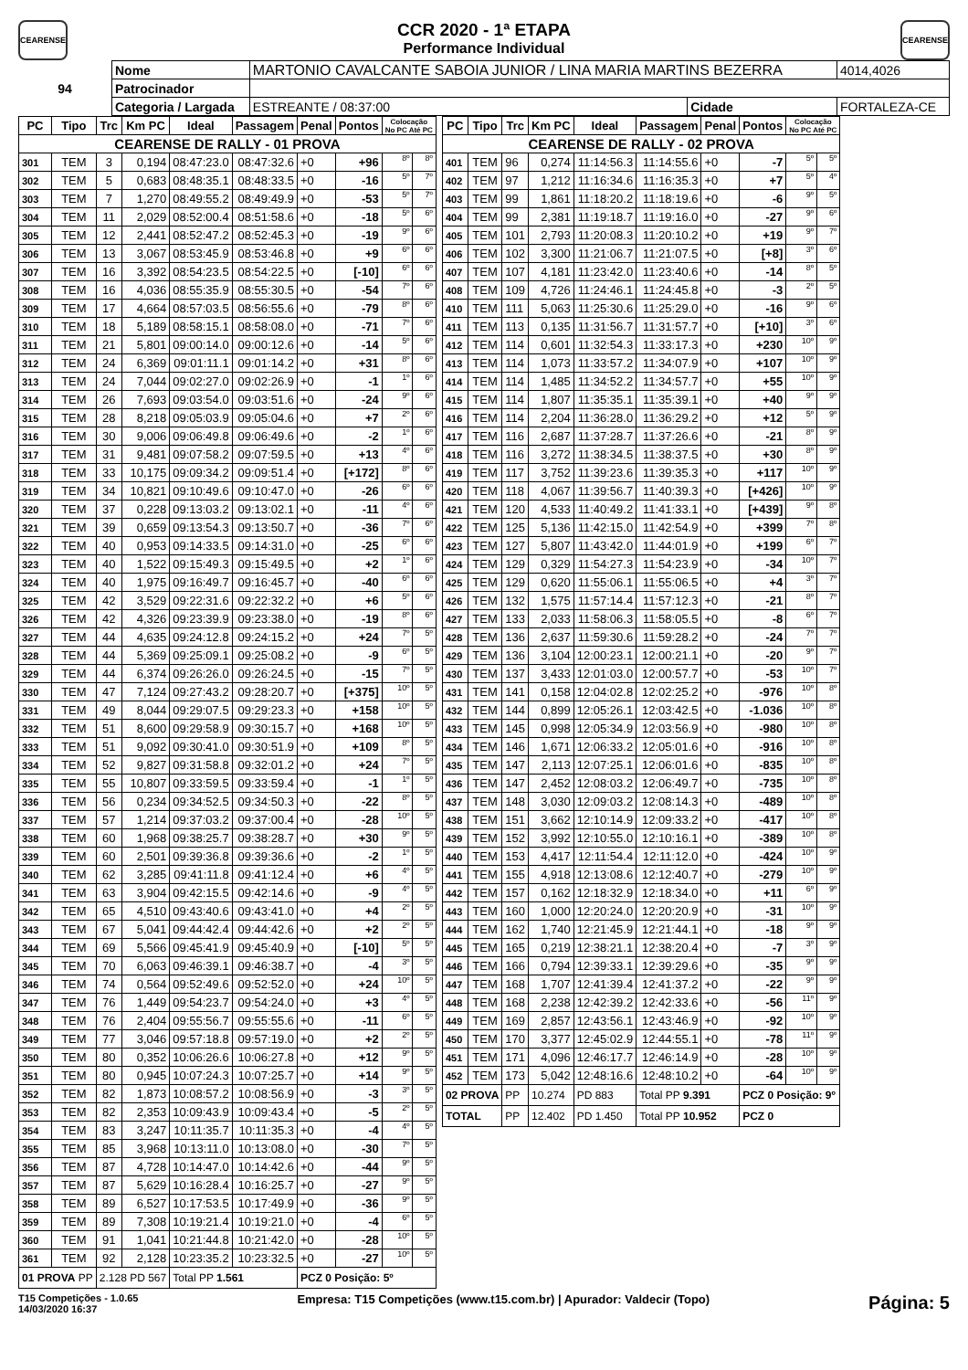CEARENSE
CCR 2020 - 1ª ETAPA
Performance Individual
CEARENSE
| 94 | Nome | MARTONIO CAVALCANTE SABOIA JUNIOR / LINA MARIA MARTINS BEZERRA | | | 4014,4026 |
| | Patrocinador | | | | |
| | Categoria / Largada | ESTREANTE / 08:37:00 | Cidade | FORTALEZA-CE | |
| PC | Tipo | Trc | Km PC | Ideal | Passagem | Penal | Pontos | Colocação No PC Até PC | |
| --- | --- | --- | --- | --- | --- | --- | --- | --- | --- |
| CEARENSE DE RALLY - 01 PROVA | | | | | | | | | |
| 301 | TEM | 3 | 0,194 | 08:47:23.0 | 08:47:32.6 | +0 | +96 | 8º | 8º |
| 302 | TEM | 5 | 0,683 | 08:48:35.1 | 08:48:33.5 | +0 | -16 | 5º | 7º |
| 303 | TEM | 7 | 1,270 | 08:49:55.2 | 08:49:49.9 | +0 | -53 | 5º | 7º |
| 304 | TEM | 11 | 2,029 | 08:52:00.4 | 08:51:58.6 | +0 | -18 | 5º | 6º |
| 305 | TEM | 12 | 2,441 | 08:52:47.2 | 08:52:45.3 | +0 | -19 | 9º | 6º |
| 306 | TEM | 13 | 3,067 | 08:53:45.9 | 08:53:46.8 | +0 | +9 | 6º | 6º |
| 307 | TEM | 16 | 3,392 | 08:54:23.5 | 08:54:22.5 | +0 | [-10] | 6º | 6º |
| 308 | TEM | 16 | 4,036 | 08:55:35.9 | 08:55:30.5 | +0 | -54 | 7º | 6º |
| 309 | TEM | 17 | 4,664 | 08:57:03.5 | 08:56:55.6 | +0 | -79 | 8º | 6º |
| 310 | TEM | 18 | 5,189 | 08:58:15.1 | 08:58:08.0 | +0 | -71 | 7º | 6º |
| 311 | TEM | 21 | 5,801 | 09:00:14.0 | 09:00:12.6 | +0 | -14 | 5º | 6º |
| 312 | TEM | 24 | 6,369 | 09:01:11.1 | 09:01:14.2 | +0 | +31 | 8º | 6º |
| 313 | TEM | 24 | 7,044 | 09:02:27.0 | 09:02:26.9 | +0 | -1 | 1º | 6º |
| 314 | TEM | 26 | 7,693 | 09:03:54.0 | 09:03:51.6 | +0 | -24 | 9º | 6º |
| 315 | TEM | 28 | 8,218 | 09:05:03.9 | 09:05:04.6 | +0 | +7 | 2º | 6º |
| 316 | TEM | 30 | 9,006 | 09:06:49.8 | 09:06:49.6 | +0 | -2 | 1º | 6º |
| 317 | TEM | 31 | 9,481 | 09:07:58.2 | 09:07:59.5 | +0 | +13 | 4º | 6º |
| 318 | TEM | 33 | 10,175 | 09:09:34.2 | 09:09:51.4 | +0 | [+172] | 8º | 6º |
| 319 | TEM | 34 | 10,821 | 09:10:49.6 | 09:10:47.0 | +0 | -26 | 6º | 6º |
| 320 | TEM | 37 | 0,228 | 09:13:03.2 | 09:13:02.1 | +0 | -11 | 4º | 6º |
| 321 | TEM | 39 | 0,659 | 09:13:54.3 | 09:13:50.7 | +0 | -36 | 7º | 6º |
| 322 | TEM | 40 | 0,953 | 09:14:33.5 | 09:14:31.0 | +0 | -25 | 6º | 6º |
| 323 | TEM | 40 | 1,522 | 09:15:49.3 | 09:15:49.5 | +0 | +2 | 1º | 6º |
| 324 | TEM | 40 | 1,975 | 09:16:49.7 | 09:16:45.7 | +0 | -40 | 6º | 6º |
| 325 | TEM | 42 | 3,529 | 09:22:31.6 | 09:22:32.2 | +0 | +6 | 5º | 6º |
| 326 | TEM | 42 | 4,326 | 09:23:39.9 | 09:23:38.0 | +0 | -19 | 8º | 6º |
| 327 | TEM | 44 | 4,635 | 09:24:12.8 | 09:24:15.2 | +0 | +24 | 7º | 5º |
| 328 | TEM | 44 | 5,369 | 09:25:09.1 | 09:25:08.2 | +0 | -9 | 6º | 5º |
| 329 | TEM | 44 | 6,374 | 09:26:26.0 | 09:26:24.5 | +0 | -15 | 7º | 5º |
| 330 | TEM | 47 | 7,124 | 09:27:43.2 | 09:28:20.7 | +0 | [+375] | 10º | 5º |
| 331 | TEM | 49 | 8,044 | 09:29:07.5 | 09:29:23.3 | +0 | +158 | 10º | 5º |
| 332 | TEM | 51 | 8,600 | 09:29:58.9 | 09:30:15.7 | +0 | +168 | 10º | 5º |
| 333 | TEM | 51 | 9,092 | 09:30:41.0 | 09:30:51.9 | +0 | +109 | 8º | 5º |
| 334 | TEM | 52 | 9,827 | 09:31:58.8 | 09:32:01.2 | +0 | +24 | 7º | 5º |
| 335 | TEM | 55 | 10,807 | 09:33:59.5 | 09:33:59.4 | +0 | -1 | 1º | 5º |
| 336 | TEM | 56 | 0,234 | 09:34:52.5 | 09:34:50.3 | +0 | -22 | 8º | 5º |
| 337 | TEM | 57 | 1,214 | 09:37:03.2 | 09:37:00.4 | +0 | -28 | 10º | 5º |
| 338 | TEM | 60 | 1,968 | 09:38:25.7 | 09:38:28.7 | +0 | +30 | 9º | 5º |
| 339 | TEM | 60 | 2,501 | 09:39:36.8 | 09:39:36.6 | +0 | -2 | 1º | 5º |
| 340 | TEM | 62 | 3,285 | 09:41:11.8 | 09:41:12.4 | +0 | +6 | 4º | 5º |
| 341 | TEM | 63 | 3,904 | 09:42:15.5 | 09:42:14.6 | +0 | -9 | 4º | 5º |
| 342 | TEM | 65 | 4,510 | 09:43:40.6 | 09:43:41.0 | +0 | +4 | 2º | 5º |
| 343 | TEM | 67 | 5,041 | 09:44:42.4 | 09:44:42.6 | +0 | +2 | 2º | 5º |
| 344 | TEM | 69 | 5,566 | 09:45:41.9 | 09:45:40.9 | +0 | [-10] | 5º | 5º |
| 345 | TEM | 70 | 6,063 | 09:46:39.1 | 09:46:38.7 | +0 | -4 | 3º | 5º |
| 346 | TEM | 74 | 0,564 | 09:52:49.6 | 09:52:52.0 | +0 | +24 | 10º | 5º |
| 347 | TEM | 76 | 1,449 | 09:54:23.7 | 09:54:24.0 | +0 | +3 | 4º | 5º |
| 348 | TEM | 76 | 2,404 | 09:55:56.7 | 09:55:55.6 | +0 | -11 | 6º | 5º |
| 349 | TEM | 77 | 3,046 | 09:57:18.8 | 09:57:19.0 | +0 | +2 | 2º | 5º |
| 350 | TEM | 80 | 0,352 | 10:06:26.6 | 10:06:27.8 | +0 | +12 | 9º | 5º |
| 351 | TEM | 80 | 0,945 | 10:07:24.3 | 10:07:25.7 | +0 | +14 | 9º | 5º |
| 352 | TEM | 82 | 1,873 | 10:08:57.2 | 10:08:56.9 | +0 | -3 | 3º | 5º |
| 353 | TEM | 82 | 2,353 | 10:09:43.9 | 10:09:43.4 | +0 | -5 | 2º | 5º |
| 354 | TEM | 83 | 3,247 | 10:11:35.7 | 10:11:35.3 | +0 | -4 | 4º | 5º |
| 355 | TEM | 85 | 3,968 | 10:13:11.0 | 10:13:08.0 | +0 | -30 | 7º | 5º |
| 356 | TEM | 87 | 4,728 | 10:14:47.0 | 10:14:42.6 | +0 | -44 | 9º | 5º |
| 357 | TEM | 87 | 5,629 | 10:16:28.4 | 10:16:25.7 | +0 | -27 | 9º | 5º |
| 358 | TEM | 89 | 6,527 | 10:17:53.5 | 10:17:49.9 | +0 | -36 | 9º | 5º |
| 359 | TEM | 89 | 7,308 | 10:19:21.4 | 10:19:21.0 | +0 | -4 | 6º | 5º |
| 360 | TEM | 91 | 1,041 | 10:21:44.8 | 10:21:42.0 | +0 | -28 | 10º | 5º |
| 361 | TEM | 92 | 2,128 | 10:23:35.2 | 10:23:32.5 | +0 | -27 | 10º | 5º |
| 01 PROVA PP | | 2.128 PD 567 | | Total PP 1.561 | | PCZ 0 Posição: 5º | | | |
| PC | Tipo | Trc | Km PC | Ideal | Passagem | Penal | Pontos | Colocação No PC Até PC | |
| --- | --- | --- | --- | --- | --- | --- | --- | --- | --- |
| CEARENSE DE RALLY - 02 PROVA | | | | | | | | | |
| 401 | TEM | 96 | 0,274 | 11:14:56.3 | 11:14:55.6 | +0 | -7 | 5º | 5º |
| 402 | TEM | 97 | 1,212 | 11:16:34.6 | 11:16:35.3 | +0 | +7 | 5º | 4º |
| 403 | TEM | 99 | 1,861 | 11:18:20.2 | 11:18:19.6 | +0 | -6 | 9º | 5º |
| 404 | TEM | 99 | 2,381 | 11:19:18.7 | 11:19:16.0 | +0 | -27 | 9º | 6º |
| 405 | TEM | 101 | 2,793 | 11:20:08.3 | 11:20:10.2 | +0 | +19 | 9º | 7º |
| 406 | TEM | 102 | 3,300 | 11:21:06.7 | 11:21:07.5 | +0 | [+8] | 3º | 6º |
| 407 | TEM | 107 | 4,181 | 11:23:42.0 | 11:23:40.6 | +0 | -14 | 8º | 5º |
| 408 | TEM | 109 | 4,726 | 11:24:46.1 | 11:24:45.8 | +0 | -3 | 2º | 5º |
| 410 | TEM | 111 | 5,063 | 11:25:30.6 | 11:25:29.0 | +0 | -16 | 9º | 6º |
| 411 | TEM | 113 | 0,135 | 11:31:56.7 | 11:31:57.7 | +0 | [+10] | 3º | 6º |
| 412 | TEM | 114 | 0,601 | 11:32:54.3 | 11:33:17.3 | +0 | +230 | 10º | 9º |
| 413 | TEM | 114 | 1,073 | 11:33:57.2 | 11:34:07.9 | +0 | +107 | 10º | 9º |
| 414 | TEM | 114 | 1,485 | 11:34:52.2 | 11:34:57.7 | +0 | +55 | 10º | 9º |
| 415 | TEM | 114 | 1,807 | 11:35:35.1 | 11:35:39.1 | +0 | +40 | 9º | 9º |
| 416 | TEM | 114 | 2,204 | 11:36:28.0 | 11:36:29.2 | +0 | +12 | 5º | 9º |
| 417 | TEM | 116 | 2,687 | 11:37:28.7 | 11:37:26.6 | +0 | -21 | 8º | 9º |
| 418 | TEM | 116 | 3,272 | 11:38:34.5 | 11:38:37.5 | +0 | +30 | 8º | 9º |
| 419 | TEM | 117 | 3,752 | 11:39:23.6 | 11:39:35.3 | +0 | +117 | 10º | 9º |
| 420 | TEM | 118 | 4,067 | 11:39:56.7 | 11:40:39.3 | +0 | [+426] | 10º | 9º |
| 421 | TEM | 120 | 4,533 | 11:40:49.2 | 11:41:33.1 | +0 | [+439] | 9º | 8º |
| 422 | TEM | 125 | 5,136 | 11:42:15.0 | 11:42:54.9 | +0 | +399 | 7º | 8º |
| 423 | TEM | 127 | 5,807 | 11:43:42.0 | 11:44:01.9 | +0 | +199 | 6º | 7º |
| 424 | TEM | 129 | 0,329 | 11:54:27.3 | 11:54:23.9 | +0 | -34 | 10º | 7º |
| 425 | TEM | 129 | 0,620 | 11:55:06.1 | 11:55:06.5 | +0 | +4 | 3º | 7º |
| 426 | TEM | 132 | 1,575 | 11:57:14.4 | 11:57:12.3 | +0 | -21 | 8º | 7º |
| 427 | TEM | 133 | 2,033 | 11:58:06.3 | 11:58:05.5 | +0 | -8 | 6º | 7º |
| 428 | TEM | 136 | 2,637 | 11:59:30.6 | 11:59:28.2 | +0 | -24 | 7º | 7º |
| 429 | TEM | 136 | 3,104 | 12:00:23.1 | 12:00:21.1 | +0 | -20 | 9º | 7º |
| 430 | TEM | 137 | 3,433 | 12:01:03.0 | 12:00:57.7 | +0 | -53 | 10º | 7º |
| 431 | TEM | 141 | 0,158 | 12:04:02.8 | 12:02:25.2 | +0 | -976 | 10º | 8º |
| 432 | TEM | 144 | 0,899 | 12:05:26.1 | 12:03:42.5 | +0 | -1.036 | 10º | 8º |
| 433 | TEM | 145 | 0,998 | 12:05:34.9 | 12:03:56.9 | +0 | -980 | 10º | 8º |
| 434 | TEM | 146 | 1,671 | 12:06:33.2 | 12:05:01.6 | +0 | -916 | 10º | 8º |
| 435 | TEM | 147 | 2,113 | 12:07:25.1 | 12:06:01.6 | +0 | -835 | 10º | 8º |
| 436 | TEM | 147 | 2,452 | 12:08:03.2 | 12:06:49.7 | +0 | -735 | 10º | 8º |
| 437 | TEM | 148 | 3,030 | 12:09:03.2 | 12:08:14.3 | +0 | -489 | 10º | 8º |
| 438 | TEM | 151 | 3,662 | 12:10:14.9 | 12:09:33.2 | +0 | -417 | 10º | 8º |
| 439 | TEM | 152 | 3,992 | 12:10:55.0 | 12:10:16.1 | +0 | -389 | 10º | 8º |
| 440 | TEM | 153 | 4,417 | 12:11:54.4 | 12:11:12.0 | +0 | -424 | 10º | 9º |
| 441 | TEM | 155 | 4,918 | 12:13:08.6 | 12:12:40.7 | +0 | -279 | 10º | 9º |
| 442 | TEM | 157 | 0,162 | 12:18:32.9 | 12:18:34.0 | +0 | +11 | 6º | 9º |
| 443 | TEM | 160 | 1,000 | 12:20:24.0 | 12:20:20.9 | +0 | -31 | 10º | 9º |
| 444 | TEM | 162 | 1,740 | 12:21:45.9 | 12:21:44.1 | +0 | -18 | 9º | 9º |
| 445 | TEM | 165 | 0,219 | 12:38:21.1 | 12:38:20.4 | +0 | -7 | 3º | 9º |
| 446 | TEM | 166 | 0,794 | 12:39:33.1 | 12:39:29.6 | +0 | -35 | 9º | 9º |
| 447 | TEM | 168 | 1,707 | 12:41:39.4 | 12:41:37.2 | +0 | -22 | 9º | 9º |
| 448 | TEM | 168 | 2,238 | 12:42:39.2 | 12:42:33.6 | +0 | -56 | 11º | 9º |
| 449 | TEM | 169 | 2,857 | 12:43:56.1 | 12:43:46.9 | +0 | -92 | 10º | 9º |
| 450 | TEM | 170 | 3,377 | 12:45:02.9 | 12:44:55.1 | +0 | -78 | 11º | 9º |
| 451 | TEM | 171 | 4,096 | 12:46:17.7 | 12:46:14.9 | +0 | -28 | 10º | 9º |
| 452 | TEM | 173 | 5,042 | 12:48:16.6 | 12:48:10.2 | +0 | -64 | 10º | 9º |
| 02 PROVA | | PP | 10.274 | PD 883 | Total PP 9.391 | | PCZ 0 Posição: 9º | | |
| TOTAL | | PP | 12.402 | PD 1.450 | Total PP 10.952 | | PCZ 0 | | |
T15 Competições - 1.0.65
14/03/2020 16:37
Empresa: T15 Competições (www.t15.com.br) | Apurador: Valdecir (Topo)
Página: 5